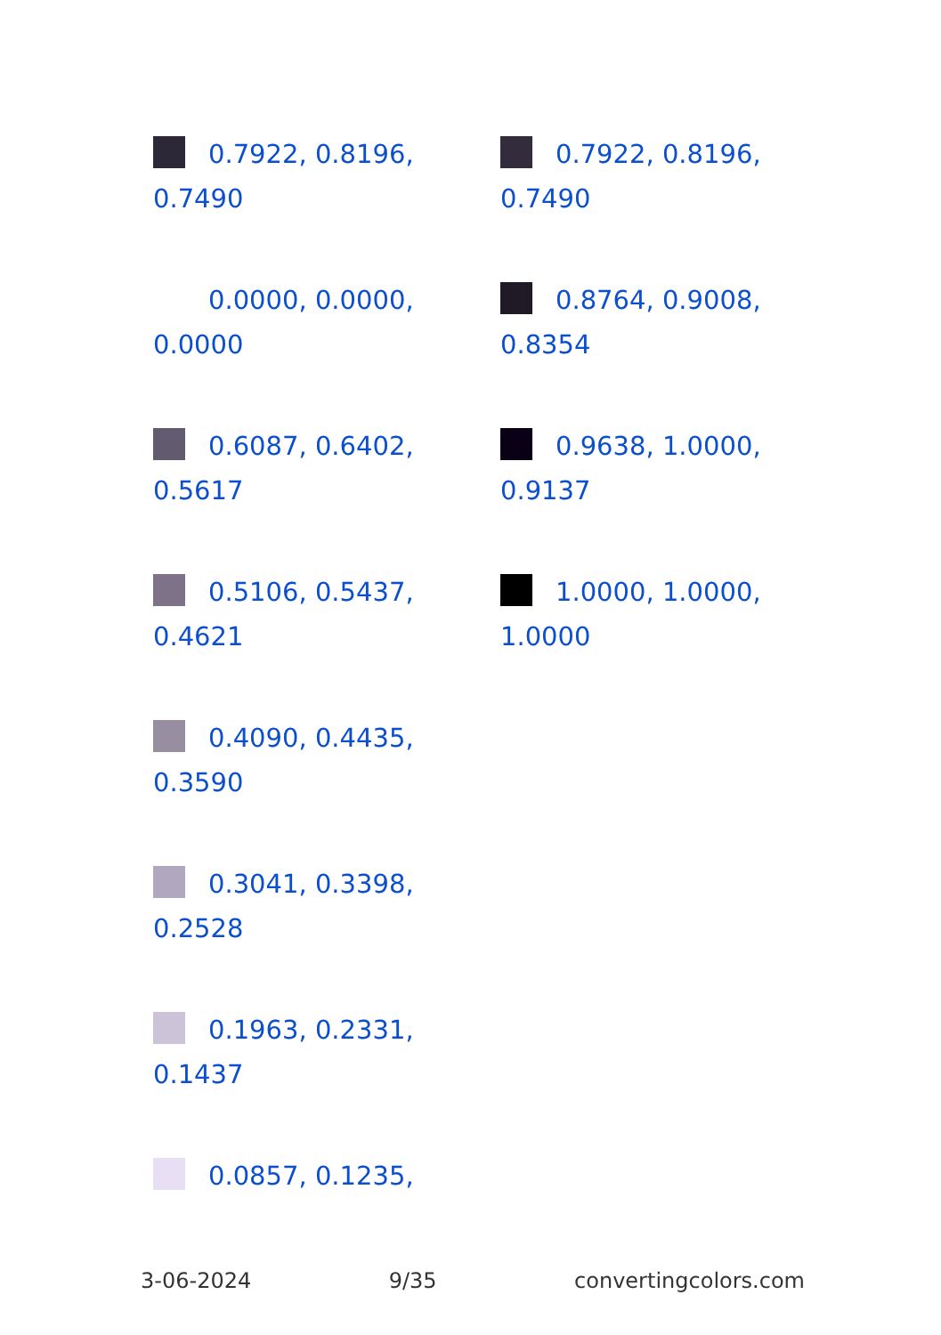0.7922, 0.8196, 0.7490
0.0000, 0.0000, 0.0000
0.6087, 0.6402, 0.5617
0.5106, 0.5437, 0.4621
0.4090, 0.4435, 0.3590
0.3041, 0.3398, 0.2528
0.1963, 0.2331, 0.1437
0.0857, 0.1235,
0.7922, 0.8196, 0.7490
0.8764, 0.9008, 0.8354
0.9638, 1.0000, 0.9137
1.0000, 1.0000, 1.0000
3-06-2024 9/35 convertingcolors.com